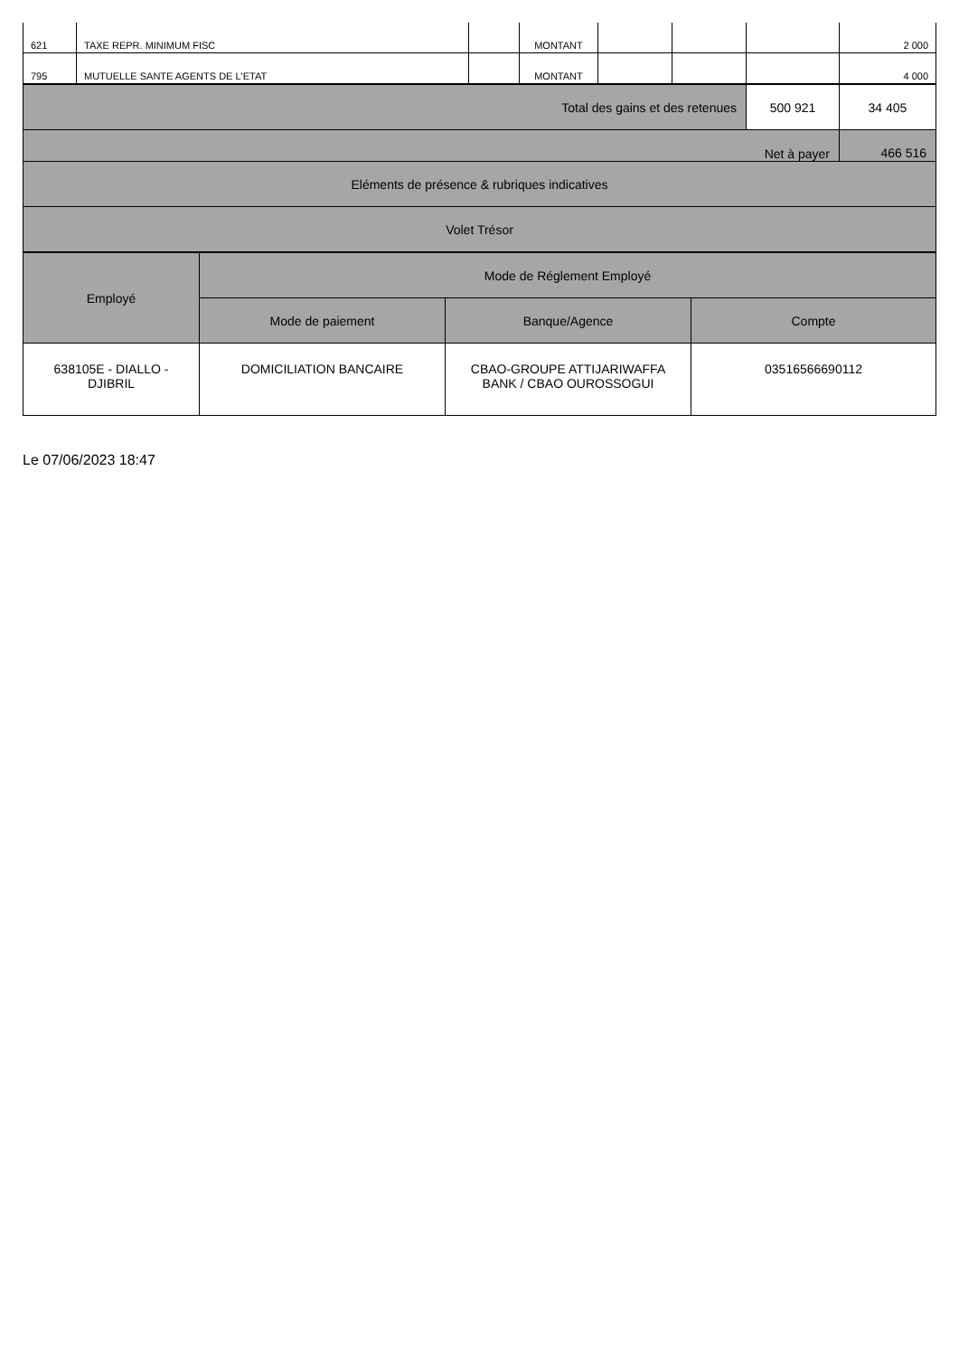| 621 | TAXE REPR. MINIMUM FISC | | MONTANT | | | | 2 000 |
| 795 | MUTUELLE SANTE AGENTS DE L'ETAT | | MONTANT | | | | 4 000 |
| Total des gains et des retenues | 500 921 | 34 405 |
| Net à payer | | 466 516 |
| Eléments de présence & rubriques indicatives | | |
| Volet Trésor | | |
| Employé | Mode de Réglement Employé | | |
| --- | --- | --- | --- |
| | Mode de paiement | Banque/Agence | Compte |
| 638105E - DIALLO - DJIBRIL | DOMICILIATION BANCAIRE | CBAO-GROUPE ATTIJARIWAFFA BANK / CBAO OUROSSOGUI | 03516566690112 |
Le 07/06/2023 18:47